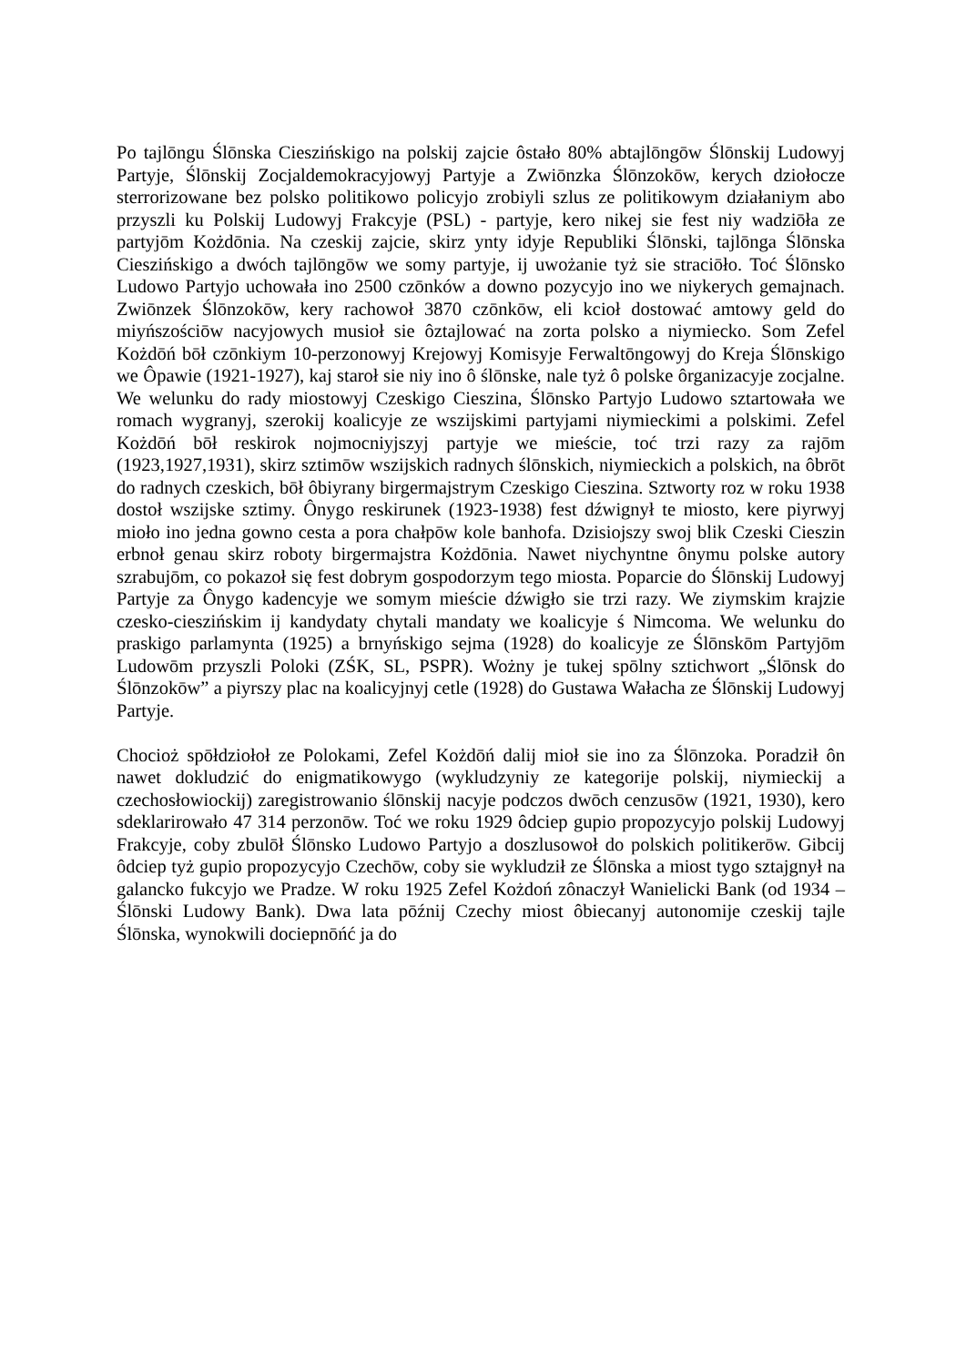Po tajlōngu Ślōnska Cieszińskigo na polskij zajcie ôstało 80% abtajlōngōw Ślōnskij Ludowyj Partyje, Ślōnskij Zocjaldemokracyjowyj Partyje a Zwiōnzka Ślōnzokōw, kerych dziołocze sterrorizowane bez polsko politikowo policyjo zrobiyli szlus ze politikowym działaniym abo przyszli ku Polskij Ludowyj Frakcyje (PSL) - partyje, kero nikej sie fest niy wadziōła ze partyjōm Kożdōnia. Na czeskij zajcie, skirz ynty idyje Republiki Ślōnski, tajlōnga Ślōnska Cieszińskigo a dwóch tajlōngōw we somy partyje, ij uwożanie tyż sie straciōło. Toć Ślōnsko Ludowo Partyjo uchowała ino 2500 czōnków a downo pozycyjo ino we niykerych gemajnach. Zwiōnzek Ślōnzokōw, kery rachowoł 3870 czōnkōw, eli kcioł dostować amtowy geld do miyńszościōw nacyjowych musioł sie ôztajlować na zorta polsko a niymiecko. Som Zefel Kożdōń bōł czōnkiym 10-perzonowyj Krejowyj Komisyje Ferwaltōngowyj do Kreja Ślōnskigo we Ôpawie (1921-1927), kaj staroł sie niy ino ô ślōnske, nale tyż ô polske ôrganizacyje zocjalne. We welunku do rady miostowyj Czeskigo Cieszina, Ślōnsko Partyjo Ludowo sztartowała we romach wygranyj, szerokij koalicyje ze wszijskimi partyjami niymieckimi a polskimi. Zefel Kożdōń bōł reskirok nojmocniyjszyj partyje we mieście, toć trzi razy za rajōm (1923,1927,1931), skirz sztimōw wszijskich radnych ślōnskich, niymieckich a polskich, na ôbrōt do radnych czeskich, bōł ôbiyrany birgermajstrym Czeskigo Cieszina. Sztworty roz w roku 1938 dostoł wszijske sztimy. Ônygo reskirunek (1923-1938) fest dźwignył te miosto, kere piyrwyj mioło ino jedna gowno cesta a pora chałpōw kole banhofa. Dzisiojszy swoj blik Czeski Cieszin erbnoł genau skirz roboty birgermajstra Kożdōnia. Nawet niychyntne ônymu polske autory szrabujōm, co pokazoł się fest dobrym gospodorzym tego miosta. Poparcie do Ślōnskij Ludowyj Partyje za Ônygo kadencyje we somym mieście dźwigło sie trzi razy. We ziymskim krajzie czesko-cieszińskim ij kandydaty chytali mandaty we koalicyje ś Nimcoma. We welunku do praskigo parlamynta (1925) a brnyńskigo sejma (1928) do koalicyje ze Ślōnskōm Partyjōm Ludowōm przyszli Poloki (ZŚK, SL, PSPR). Wożny je tukej spōlny sztichwort „Ślōnsk do Ślōnzokōw” a piyrszy plac na koalicyjnyj cetle (1928) do Gustawa Wałacha ze Ślōnskij Ludowyj Partyje.
Chocioż spōłdziołoł ze Polokami, Zefel Kożdōń dalij mioł sie ino za Ślōnzoka. Poradził ôn nawet dokludzić do enigmatikowygo (wykludzyniy ze kategorije polskij, niymieckij a czechosłowiockij) zaregistrowanio ślōnskij nacyje podczos dwōch cenzusōw (1921, 1930), kero sdeklarirowało 47 314 perzonōw. Toć we roku 1929 ôdciep gupio propozycyjo polskij Ludowyj Frakcyje, coby zbulōł Ślōnsko Ludowo Partyjo a doszlusowoł do polskich politikerōw. Gibcij ôdciep tyż gupio propozycyjo Czechōw, coby sie wykludził ze Ślōnska a miost tygo sztajgnył na galancko fukcyjo we Pradze. W roku 1925 Zefel Kożdoń zônaczył Wanielicki Bank (od 1934 – Ślōnski Ludowy Bank). Dwa lata pōźnij Czechy miost ôbiecanyj autonomije czeskij tajle Ślōnska, wynokwili dociepnōńć ja do